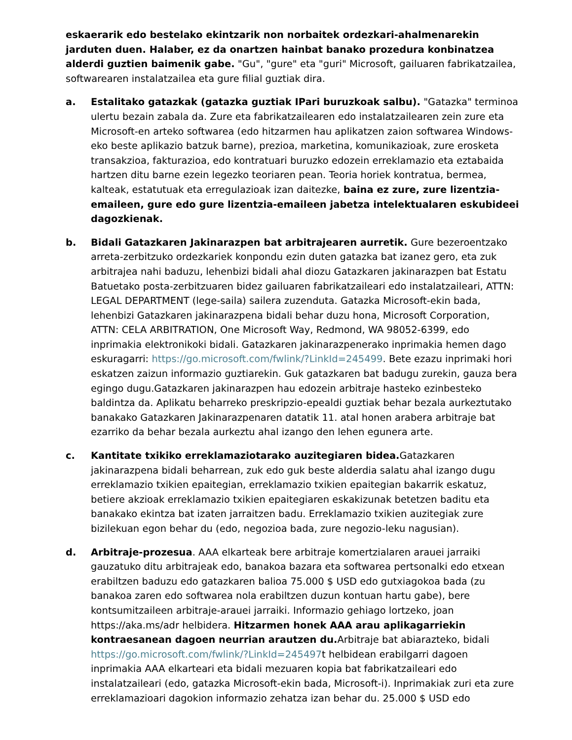eskaerarik edo bestelako ekintzarik non norbaitek ordezkari-ahalmenarekin jarduten duen. Halaber, ez da onartzen hainbat banako prozedura konbinatzea alderdi guztien baimenik gabe. "Gu", "gure" eta "guri" Microsoft, gailuaren fabrikatzailea, softwarearen instalatzailea eta gure filial guztiak dira.
a. Estalitako gatazkak (gatazka guztiak IPari buruzkoak salbu). "Gatazka" terminoa ulertu bezain zabala da. Zure eta fabrikatzailearen edo instalatzailearen zein zure eta Microsoft-en arteko softwarea (edo hitzarmen hau aplikatzen zaion softwarea Windows-eko beste aplikazio batzuk barne), prezioa, marketina, komunikazioak, zure erosketa transakzioa, fakturazioa, edo kontratuari buruzko edozein erreklamazio eta eztabaida hartzen ditu barne ezein legezko teoriaren pean. Teoria horiek kontratua, bermea, kalteak, estatutuak eta erregulazioak izan daitezke, baina ez zure, zure lizentzia-emaileen, gure edo gure lizentzia-emaileen jabetza intelektualaren eskubideei dagozkienak.
b. Bidali Gatazkaren Jakinarazpen bat arbitrajearen aurretik. Gure bezeroentzako arreta-zerbitzuko ordezkariek konpondu ezin duten gatazka bat izanez gero, eta zuk arbitrajea nahi baduzu, lehenbizi bidali ahal diozu Gatazkaren jakinarazpen bat Estatu Batuetako posta-zerbitzuaren bidez gailuaren fabrikatzaileari edo instalatzaileari, ATTN: LEGAL DEPARTMENT (lege-saila) sailera zuzenduta. Gatazka Microsoft-ekin bada, lehenbizi Gatazkaren jakinarazpena bidali behar duzu hona, Microsoft Corporation, ATTN: CELA ARBITRATION, One Microsoft Way, Redmond, WA 98052-6399, edo inprimakia elektronikoki bidali. Gatazkaren jakinarazpenerako inprimakia hemen dago eskuragarri: https://go.microsoft.com/fwlink/?LinkId=245499. Bete ezazu inprimaki hori eskatzen zaizun informazio guztiarekin. Guk gatazkaren bat badugu zurekin, gauza bera egingo dugu.Gatazkaren jakinarazpen hau edozein arbitraje hasteko ezinbesteko baldintza da. Aplikatu beharreko preskripzio-epealdi guztiak behar bezala aurkeztutako banakako Gatazkaren Jakinarazpenaren datatik 11. atal honen arabera arbitraje bat ezarriko da behar bezala aurkeztu ahal izango den lehen egunera arte.
c. Kantitate txikiko erreklamaziotarako auzitegiaren bidea. Gatazkaren jakinarazpena bidali beharrean, zuk edo guk beste alderdia salatu ahal izango dugu erreklamazio txikien epaitegian, erreklamazio txikien epaitegian bakarrik eskatuz, betiere akzioak erreklamazio txikien epaitegiaren eskakizunak betetzen baditu eta banakako ekintza bat izaten jarraitzen badu. Erreklamazio txikien auzitegiak zure bizilekuan egon behar du (edo, negozioa bada, zure negozio-leku nagusian).
d. Arbitraje-prozesua. AAA elkarteak bere arbitraje komertzialaren arauei jarraiki gauzatuko ditu arbitrajeak edo, banakoa bazara eta softwarea pertsonalki edo etxean erabiltzen baduzu edo gatazkaren balioa 75.000 $ USD edo gutxiagokoa bada (zu banakoa zaren edo softwarea nola erabiltzen duzun kontuan hartu gabe), bere kontsumitzaileen arbitraje-arauei jarraiki. Informazio gehiago lortzeko, joan https://aka.ms/adr helbidera. Hitzarmen honek AAA arau aplikagarriekin kontraesanean dagoen neurrian arautzen du. Arbitraje bat abiarazteko, bidali https://go.microsoft.com/fwlink/?LinkId=245497t helbidean erabilgarri dagoen inprimakia AAA elkarteari eta bidali mezuaren kopia bat fabrikatzaileari edo instalatzaileari (edo, gatazka Microsoft-ekin bada, Microsoft-i). Inprimakiak zuri eta zure erreklamazioari dagokion informazio zehatza izan behar du. 25.000 $ USD edo